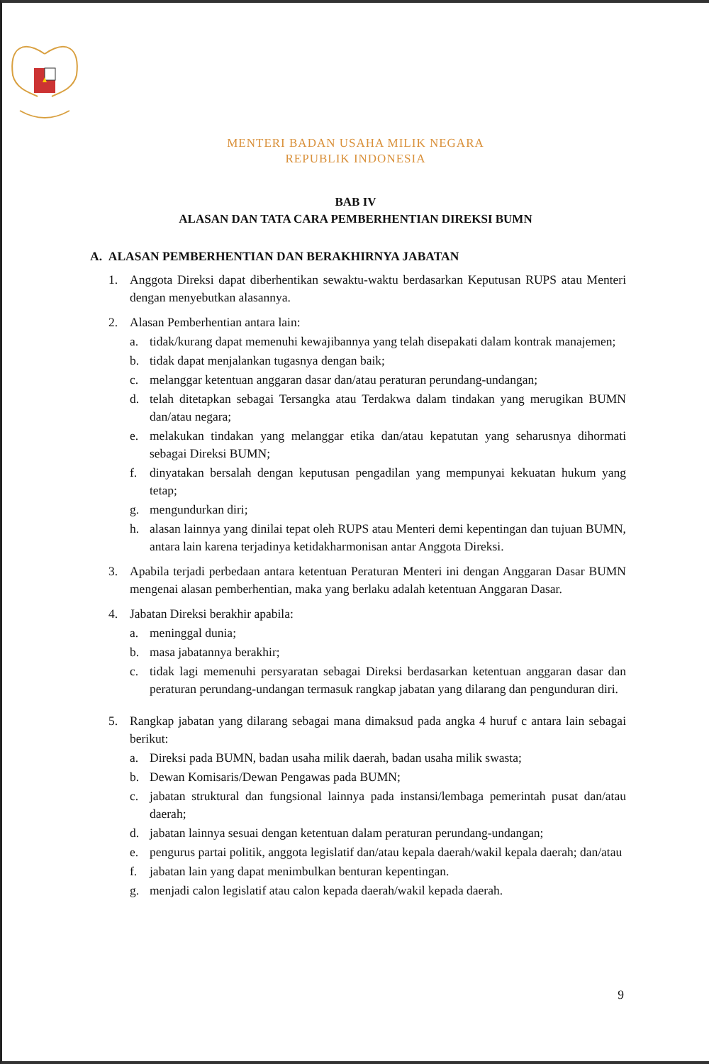MENTERI BADAN USAHA MILIK NEGARA
REPUBLIK INDONESIA
BAB IV
ALASAN DAN TATA CARA PEMBERHENTIAN DIREKSI BUMN
A. ALASAN PEMBERHENTIAN DAN BERAKHIRNYA JABATAN
1. Anggota Direksi dapat diberhentikan sewaktu-waktu berdasarkan Keputusan RUPS atau Menteri dengan menyebutkan alasannya.
2. Alasan Pemberhentian antara lain:
a. tidak/kurang dapat memenuhi kewajibannya yang telah disepakati dalam kontrak manajemen;
b. tidak dapat menjalankan tugasnya dengan baik;
c. melanggar ketentuan anggaran dasar dan/atau peraturan perundang-undangan;
d. telah ditetapkan sebagai Tersangka atau Terdakwa dalam tindakan yang merugikan BUMN dan/atau negara;
e. melakukan tindakan yang melanggar etika dan/atau kepatutan yang seharusnya dihormati sebagai Direksi BUMN;
f. dinyatakan bersalah dengan keputusan pengadilan yang mempunyai kekuatan hukum yang tetap;
g. mengundurkan diri;
h. alasan lainnya yang dinilai tepat oleh RUPS atau Menteri demi kepentingan dan tujuan BUMN, antara lain karena terjadinya ketidakharmonisan antar Anggota Direksi.
3. Apabila terjadi perbedaan antara ketentuan Peraturan Menteri ini dengan Anggaran Dasar BUMN mengenai alasan pemberhentian, maka yang berlaku adalah ketentuan Anggaran Dasar.
4. Jabatan Direksi berakhir apabila:
a. meninggal dunia;
b. masa jabatannya berakhir;
c. tidak lagi memenuhi persyaratan sebagai Direksi berdasarkan ketentuan anggaran dasar dan peraturan perundang-undangan termasuk rangkap jabatan yang dilarang dan pengunduran diri.
5. Rangkap jabatan yang dilarang sebagai mana dimaksud pada angka 4 huruf c antara lain sebagai berikut:
a. Direksi pada BUMN, badan usaha milik daerah, badan usaha milik swasta;
b. Dewan Komisaris/Dewan Pengawas pada BUMN;
c. jabatan struktural dan fungsional lainnya pada instansi/lembaga pemerintah pusat dan/atau daerah;
d. jabatan lainnya sesuai dengan ketentuan dalam peraturan perundang-undangan;
e. pengurus partai politik, anggota legislatif dan/atau kepala daerah/wakil kepala daerah; dan/atau
f. jabatan lain yang dapat menimbulkan benturan kepentingan.
g. menjadi calon legislatif atau calon kepada daerah/wakil kepada daerah.
9